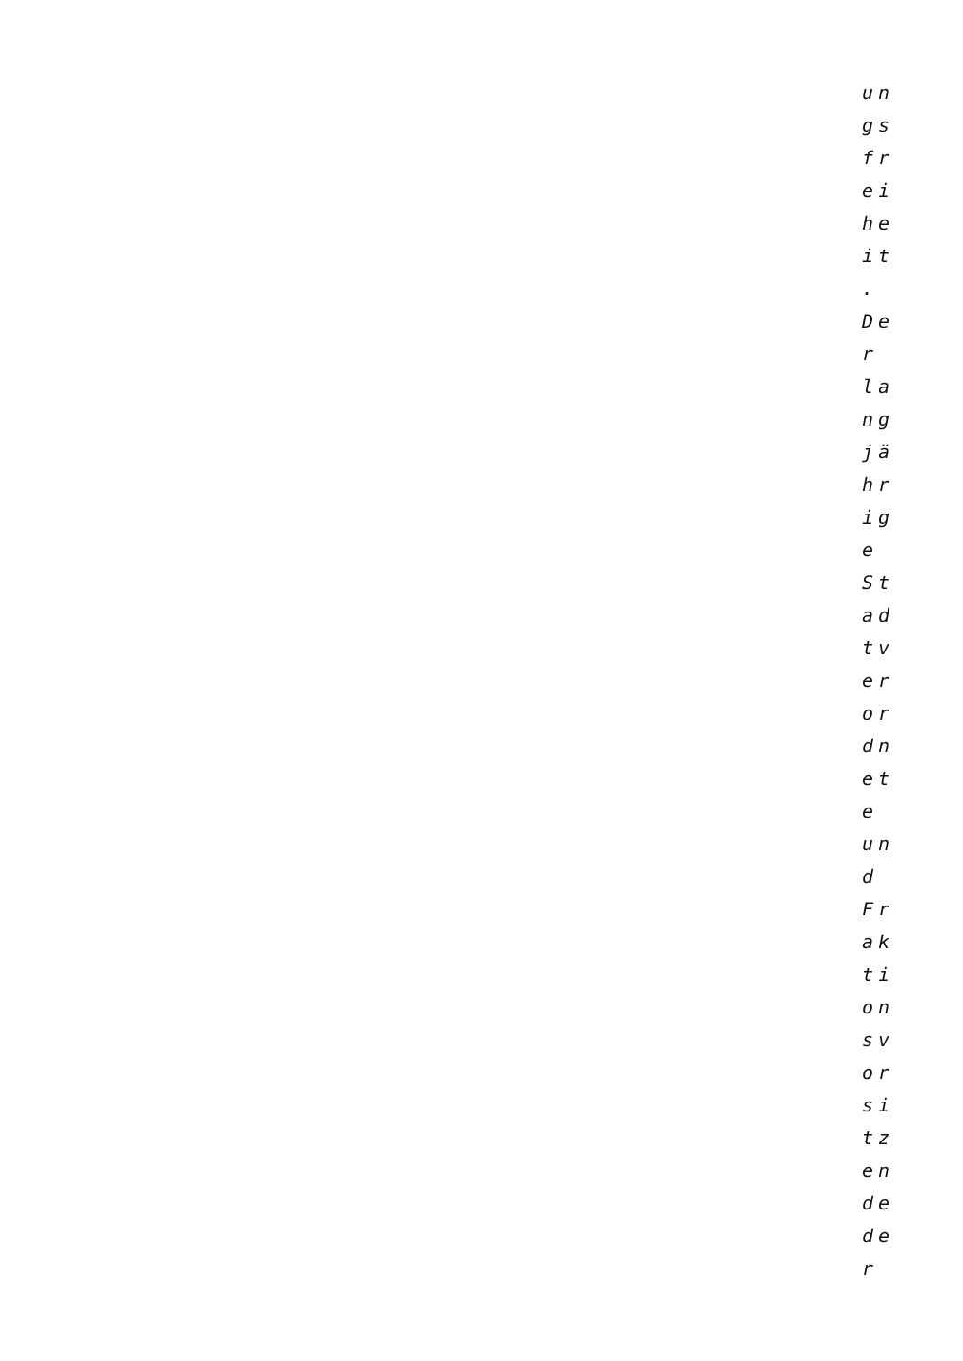un
gs
fr
ei
he
it
.
De
r
la
ng
jä
hr
ig
e
St
ad
tv
er
or
dn
et
e
un
d
Fr
ak
ti
on
sv
or
si
tz
en
de
de
r